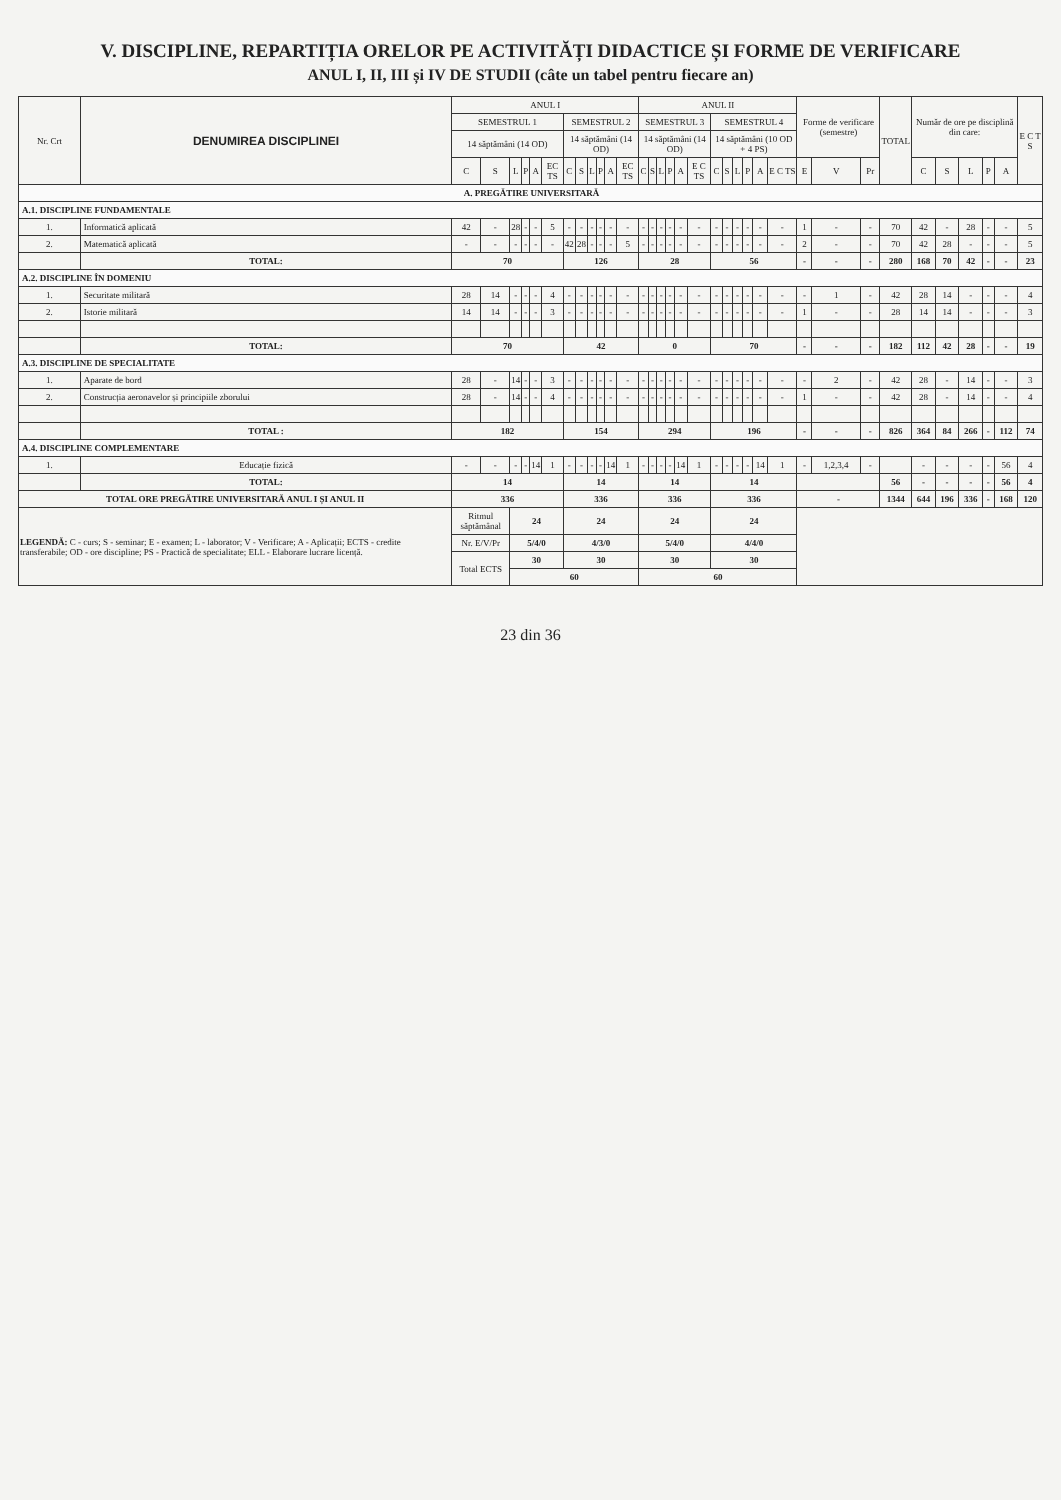V. DISCIPLINE, REPARTIȚIA ORELOR PE ACTIVITĂȚI DIDACTICE ȘI FORME DE VERIFICARE
ANUL I, II, III și IV DE STUDII (câte un tabel pentru fiecare an)
| Nr. Crt | DENUMIREA DISCIPLINEI | ANUL I | | | | | | | | | | | | ANUL II | | | | | | | | | | | | Forme de verificare (semestre) | | | TOTAL | Număr de ore pe disciplină din care: | | | | | E C T S |
| --- | --- | --- | --- | --- | --- | --- | --- | --- | --- | --- | --- | --- | --- | --- | --- | --- | --- | --- | --- | --- | --- | --- | --- | --- | --- | --- | --- | --- | --- | --- | --- | --- | --- | --- | --- |
| | | SEMESTRUL 1 | | | | | | SEMESTRUL 2 | | | | | | SEMESTRUL 3 | | | | | | SEMESTRUL 4 | | | | | | | | | | | | | | | |
| | | 14 săptămâni (14 OD) | | | | | | 14 săptămâni (14 OD) | | | | | | 14 săptămâni (14 OD) | | | | | | 14 săptămâni (10 OD + 4 PS) | | | | | | | | | | | | | | | |
| | | C | S | L | P | A | EC TS | C | S | L | P | A | EC TS | C | S | L | P | A | E C TS | C | S | L | P | A | E C TS | E | V | Pr | | C | S | L | P | A | |
| A. PREGĂTIRE UNIVERSITARĂ | | | | | | | | | | | | | | | | | | | | | | | | | | | | | | | | | | | |
| A.1. DISCIPLINE FUNDAMENTALE | | | | | | | | | | | | | | | | | | | | | | | | | | | | | | | | | | | |
| 1. | Informatică aplicată | 42 | - | 28 | - | - | 5 | - | - | - | - | - | - | - | - | - | - | - | - | - | - | - | - | - | - | 1 | - | - | 70 | 42 | - | 28 | - | - | 5 |
| 2. | Matematică aplicată | - | - | - | - | - | - | 42 | 28 | - | - | - | 5 | - | - | - | - | - | - | - | - | - | - | - | - | 2 | - | - | 70 | 42 | 28 | - | - | - | 5 |
| | TOTAL: | 70 | | | | | | 126 | | | | | | 28 | | | | | | 56 | | | | | | - | - | - | 280 | 168 | 70 | 42 | - | - | 23 |
| A.2. DISCIPLINE ÎN DOMENIU | | | | | | | | | | | | | | | | | | | | | | | | | | | | | | | | | | | |
| 1. | Securitate militară | 28 | 14 | - | - | - | 4 | - | - | - | - | - | - | - | - | - | - | - | - | - | - | - | - | - | - | - | 1 | - | 42 | 28 | 14 | - | - | - | 4 |
| 2. | Istorie militară | 14 | 14 | - | - | - | 3 | - | - | - | - | - | - | - | - | - | - | - | - | - | - | - | - | - | - | 1 | - | - | 28 | 14 | 14 | - | - | - | 3 |
| | TOTAL: | 70 | | | | | | 42 | | | | | | 0 | | | | | | 70 | | | | | | - | - | - | 182 | 112 | 42 | 28 | - | - | 19 |
| A.3. DISCIPLINE DE SPECIALITATE | | | | | | | | | | | | | | | | | | | | | | | | | | | | | | | | | | | |
| 1. | Aparate de bord | 28 | - | 14 | - | - | 3 | - | - | - | - | - | - | - | - | - | - | - | - | - | - | - | - | - | - | - | 2 | - | 42 | 28 | - | 14 | - | - | 3 |
| 2. | Construcția aeronavelor și principiile zborului | 28 | - | 14 | - | - | 4 | - | - | - | - | - | - | - | - | - | - | - | - | - | - | - | - | - | - | 1 | - | - | 42 | 28 | - | 14 | - | - | 4 |
| | TOTAL : | 182 | | | | | | 154 | | | | | | 294 | | | | | | 196 | | | | | | - | - | - | 826 | 364 | 84 | 266 | - | 112 | 74 |
| A.4. DISCIPLINE COMPLEMENTARE | | | | | | | | | | | | | | | | | | | | | | | | | | | | | | | | | | | |
| 1. | Educație fizică | - | - | - | - | 14 | 1 | - | - | - | - | 14 | 1 | - | - | - | - | 14 | 1 | - | - | - | - | 14 | 1 | - | 1,2,3,4 | - | | - | - | - | - | 56 | 4 |
| | TOTAL: | 14 | | | | | | 14 | | | | | | 14 | | | | | | 14 | | | | | | | | | 56 | - | - | - | - | 56 | 4 |
| TOTAL ORE PREGĂTIRE UNIVERSITARĂ ANUL I ȘI ANUL II | | 336 | | | | | | 336 | | | | | | 336 | | | | | | 336 | | | | | | - | | | 1344 | 644 | 196 | 336 | - | 168 | 120 |
| LEGENDĂ: C - curs; S - seminar; E - examen; L - laborator; V - Verificare; A - Aplicații; ECTS - credite transferabile; OD - ore discipline; PS - Practică de specialitate; ELL - Elaborare lucrare licență. | | Ritmul săptămânal | | 24 | | | | 24 | | | | | | 24 | | | | | | 24 | | | | | | | | | | | | | | | |
| | | Nr. E/V/Pr | | 5/4/0 | | | | 4/3/0 | | | | | | 5/4/0 | | | | | | 4/4/0 | | | | | | | | | | | | | | | |
| | | Total ECTS | | 30 | | | | 30 | | | | | | 30 | | | | | | 30 | | | | | | | | | | | | | | | |
| | | | | 60 | | | | | | | | | | 60 | | | | | | | | | | | | | | | | | | | | | |
23 din 36